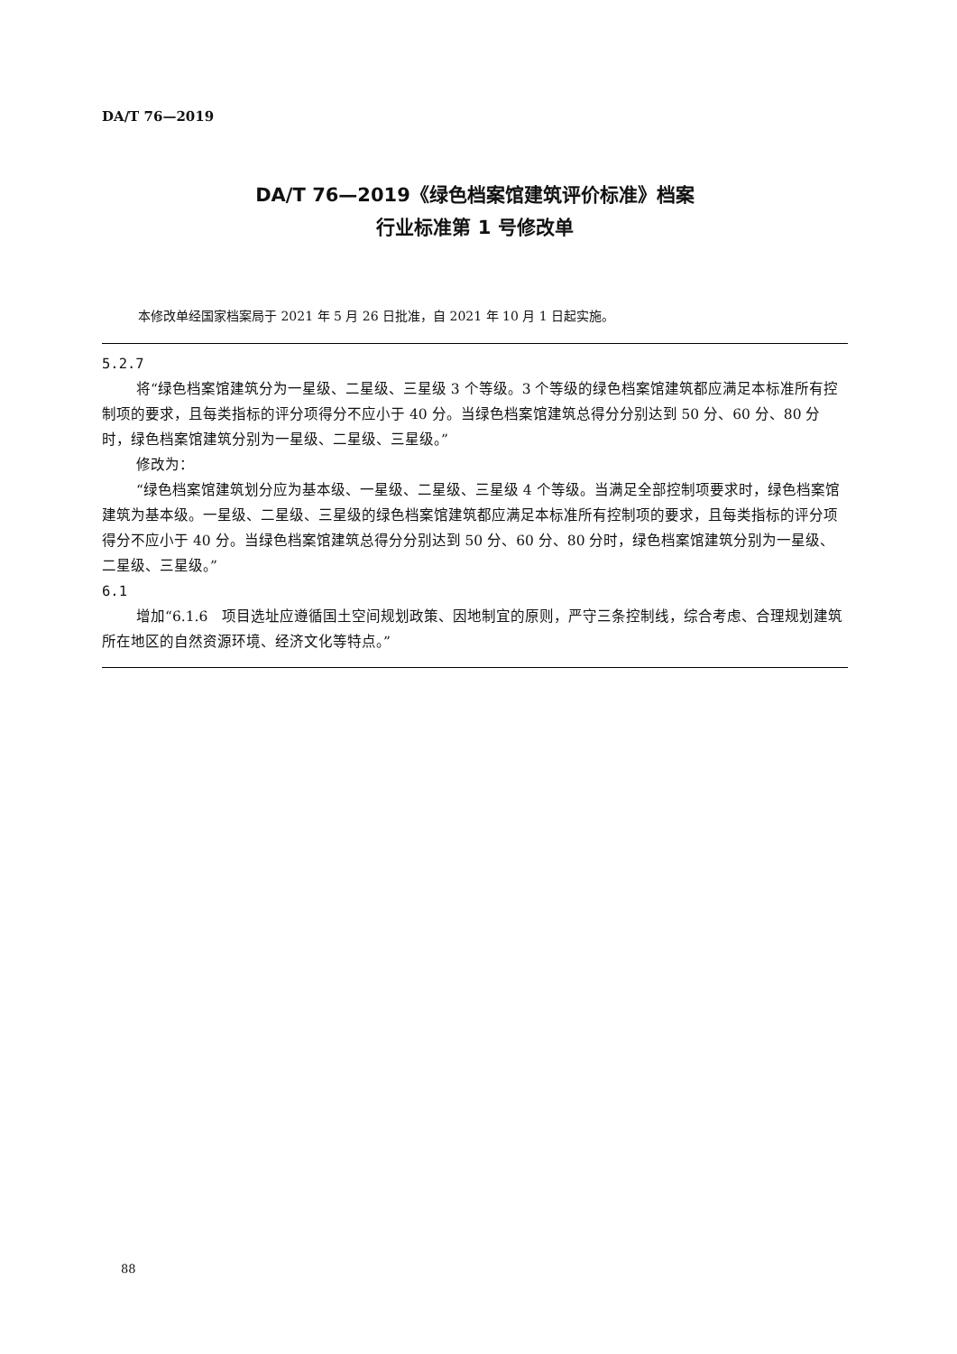DA/T 76—2019
DA/T 76—2019《绿色档案馆建筑评价标准》档案
行业标准第 1 号修改单
本修改单经国家档案局于 2021 年 5 月 26 日批准，自 2021 年 10 月 1 日起实施。
5.2.7
将“绿色档案馆建筑分为一星级、二星级、三星级 3 个等级。3 个等级的绿色档案馆建筑都应满足本标准所有控制项的要求，且每类指标的评分项得分不应小于 40 分。当绿色档案馆建筑总得分分别达到 50 分、60 分、80 分时，绿色档案馆建筑分别为一星级、二星级、三星级。”
修改为：
“绿色档案馆建筑划分应为基本级、一星级、二星级、三星级 4 个等级。当满足全部控制项要求时，绿色档案馆建筑为基本级。一星级、二星级、三星级的绿色档案馆建筑都应满足本标准所有控制项的要求，且每类指标的评分项得分不应小于 40 分。当绿色档案馆建筑总得分分别达到 50 分、60 分、80 分时，绿色档案馆建筑分别为一星级、二星级、三星级。”
6.1
增加“6.1.6　项目选址应遵循国土空间规划政策、因地制宜的原则，严守三条控制线，综合考虑、合理规划建筑所在地区的自然资源环境、经济文化等特点。”
88